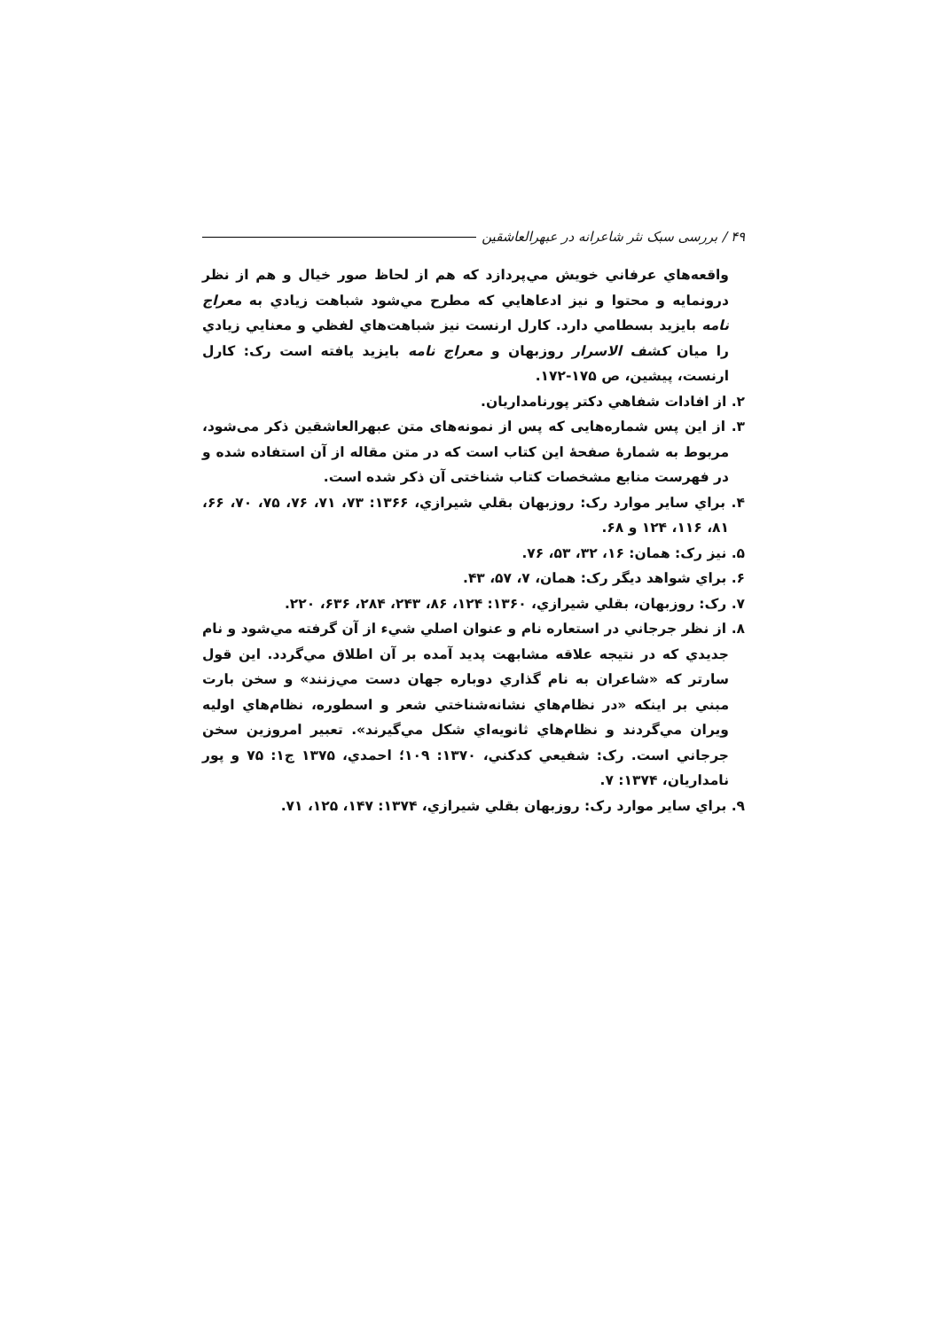۴۹ / بررسی سبک نثر شاعرانه در عبهرالعاشقین
واقعه‌هاي عرفاني خويش مي‌پردازد که هم از لحاظ صور خيال و هم از نظر درونمايه و محتوا و نيز ادعاهايي که مطرح مي‌شود شباهت زيادي به معراج نامه بايزيد بسطامي دارد. کارل ارنست نيز شباهت‌هاي لفظي و معنايي زيادي را ميان کشف الاسرار روزبهان و معراج نامه بايزيد يافته است رک: کارل ارنست، پيشين، ص ۱۷۵-۱۷۲.
۲. از افادات شفاهي دکتر پورنامداريان.
۳. از این پس شماره‌هایی که پس از نمونه‌های متن عبهرالعاشقین ذکر می‌شود، مربوط به شمارهٔ صفحهٔ این کتاب است که در متن مقاله از آن استفاده شده و در فهرست منابع مشخصات کتاب شناختی آن ذکر شده است.
۴. براي ساير موارد رک: روزبهان بقلي شيرازي، ۱۳۶۶: ۷۳، ۷۱، ۷۶، ۷۵، ۷۰، ۶۶، ۸۱، ۱۱۶، ۱۲۴ و ۶۸.
۵. نيز رک: همان: ۱۶، ۳۲، ۵۳، ۷۶.
۶. براي شواهد ديگر رک: همان، ۷، ۵۷، ۴۳.
۷. رک: روزبهان، بقلي شيرازي، ۱۳۶۰: ۱۲۴، ۸۶، ۲۴۳، ۲۸۴، ۶۳۶، ۲۲۰.
۸. از نظر جرجاني در استعاره نام و عنوان اصلي شيء از آن گرفته مي‌شود و نام جديدي که در نتيجه علاقه مشابهت پديد آمده بر آن اطلاق مي‌گردد. اين قول سارتر که «شاعران به نام گذاري دوباره جهان دست مي‌زنند» و سخن بارت مبني بر اينکه «در نظام‌هاي نشانه‌شناختي شعر و اسطوره، نظام‌هاي اوليه ويران مي‌گردند و نظام‌هاي ثانويه‌اي شکل مي‌گيرند». تعبير امروزين سخن جرجاني است. رک: شفيعي کدکني، ۱۳۷۰: ۱۰۹؛ احمدي، ۱۳۷۵ ج۱: ۷۵ و پور نامداريان، ۱۳۷۴: ۷.
۹. براي ساير موارد رک: روزبهان بقلي شيرازي، ۱۳۷۴: ۱۴۷، ۱۲۵، ۷۱.